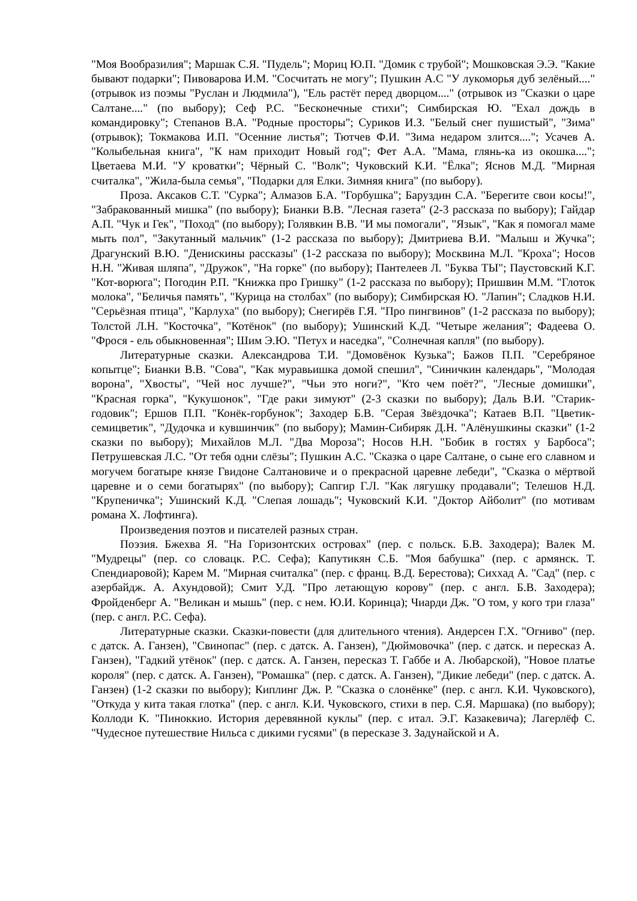"Моя Вообразилия"; Маршак С.Я. "Пудель"; Мориц Ю.П. "Домик с трубой"; Мошковская Э.Э. "Какие бывают подарки"; Пивоварова И.М. "Сосчитать не могу"; Пушкин А.С "У лукоморья дуб зелёный...." (отрывок из поэмы "Руслан и Людмила"), "Ель растёт перед дворцом...." (отрывок из "Сказки о царе Салтане...." (по выбору); Сеф Р.С. "Бесконечные стихи"; Симбирская Ю. "Ехал дождь в командировку"; Степанов В.А. "Родные просторы"; Суриков И.З. "Белый снег пушистый", "Зима" (отрывок); Токмакова И.П. "Осенние листья"; Тютчев Ф.И. "Зима недаром злится...."; Усачев А. "Колыбельная книга", "К нам приходит Новый год"; Фет А.А. "Мама, глянь-ка из окошка...."; Цветаева М.И. "У кроватки"; Чёрный С. "Волк"; Чуковский К.И. "Ёлка"; Яснов М.Д. "Мирная считалка", "Жила-была семья", "Подарки для Елки. Зимняя книга" (по выбору).
Проза. Аксаков С.Т. "Сурка"; Алмазов Б.А. "Горбушка"; Баруздин С.А. "Берегите свои косы!", "Забракованный мишка" (по выбору); Бианки В.В. "Лесная газета" (2-3 рассказа по выбору); Гайдар А.П. "Чук и Гек", "Поход" (по выбору); Голявкин В.В. "И мы помогали", "Язык", "Как я помогал маме мыть пол", "Закутанный мальчик" (1-2 рассказа по выбору); Дмитриева В.И. "Малыш и Жучка"; Драгунский В.Ю. "Денискины рассказы" (1-2 рассказа по выбору); Москвина М.Л. "Кроха"; Носов Н.Н. "Живая шляпа", "Дружок", "На горке" (по выбору); Пантелеев Л. "Буква ТЫ"; Паустовский К.Г. "Кот-ворюга"; Погодин Р.П. "Книжка про Гришку" (1-2 рассказа по выбору); Пришвин М.М. "Глоток молока", "Беличья память", "Курица на столбах" (по выбору); Симбирская Ю. "Лапин"; Сладков Н.И. "Серьёзная птица", "Карлуха" (по выбору); Снегирёв Г.Я. "Про пингвинов" (1-2 рассказа по выбору); Толстой Л.Н. "Косточка", "Котёнок" (по выбору); Ушинский К.Д. "Четыре желания"; Фадеева О. "Фрося - ель обыкновенная"; Шим Э.Ю. "Петух и наседка", "Солнечная капля" (по выбору).
Литературные сказки. Александрова Т.И. "Домовёнок Кузька"; Бажов П.П. "Серебряное копытце"; Бианки В.В. "Сова", "Как муравьишка домой спешил", "Синичкин календарь", "Молодая ворона", "Хвосты", "Чей нос лучше?", "Чьи это ноги?", "Кто чем поёт?", "Лесные домишки", "Красная горка", "Кукушонок", "Где раки зимуют" (2-3 сказки по выбору); Даль В.И. "Старик-годовик"; Ершов П.П. "Конёк-горбунок"; Заходер Б.В. "Серая Звёздочка"; Катаев В.П. "Цветик-семицветик", "Дудочка и кувшинчик" (по выбору); Мамин-Сибиряк Д.Н. "Алёнушкины сказки" (1-2 сказки по выбору); Михайлов М.Л. "Два Мороза"; Носов Н.Н. "Бобик в гостях у Барбоса"; Петрушевская Л.С. "От тебя одни слёзы"; Пушкин А.С. "Сказка о царе Салтане, о сыне его славном и могучем богатыре князе Гвидоне Салтановиче и о прекрасной царевне лебеди", "Сказка о мёртвой царевне и о семи богатырях" (по выбору); Сапгир Г.Л. "Как лягушку продавали"; Телешов Н.Д. "Крупеничка"; Ушинский К.Д. "Слепая лошадь"; Чуковский К.И. "Доктор Айболит" (по мотивам романа Х. Лофтинга).
Произведения поэтов и писателей разных стран.
Поэзия. Бжехва Я. "На Горизонтских островах" (пер. с польск. Б.В. Заходера); Валек М. "Мудрецы" (пер. со словацк. Р.С. Сефа); Капутикян С.Б. "Моя бабушка" (пер. с армянск. Т. Спендиаровой); Карем М. "Мирная считалка" (пер. с франц. В.Д. Берестова); Сиххад А. "Сад" (пер. с азербайдж. А. Ахундовой); Смит У.Д. "Про летающую корову" (пер. с англ. Б.В. Заходера); Фройденберг А. "Великан и мышь" (пер. с нем. Ю.И. Коринца); Чиарди Дж. "О том, у кого три глаза" (пер. с англ. Р.С. Сефа).
Литературные сказки. Сказки-повести (для длительного чтения). Андерсен Г.Х. "Огниво" (пер. с датск. А. Ганзен), "Свинопас" (пер. с датск. А. Ганзен), "Дюймовочка" (пер. с датск. и пересказ А. Ганзен), "Гадкий утёнок" (пер. с датск. А. Ганзен, пересказ Т. Габбе и А. Любарской), "Новое платье короля" (пер. с датск. А. Ганзен), "Ромашка" (пер. с датск. А. Ганзен), "Дикие лебеди" (пер. с датск. А. Ганзен) (1-2 сказки по выбору); Киплинг Дж. Р. "Сказка о слонёнке" (пер. с англ. К.И. Чуковского), "Откуда у кита такая глотка" (пер. с англ. К.И. Чуковского, стихи в пер. С.Я. Маршака) (по выбору); Коллоди К. "Пиноккио. История деревянной куклы" (пер. с итал. Э.Г. Казакевича); Лагерлёф С. "Чудесное путешествие Нильса с дикими гусями" (в пересказе З. Задунайской и А.